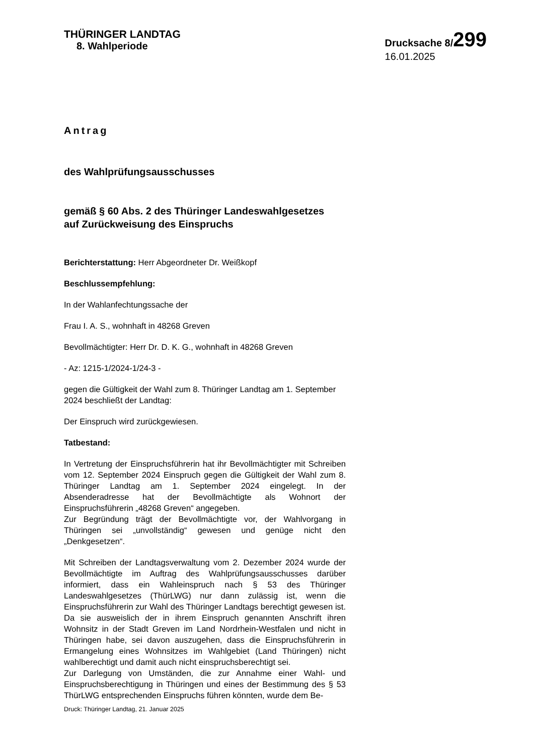THÜRINGER LANDTAG
8. Wahlperiode
Drucksache 8/299
16.01.2025
Antrag
des Wahlprüfungsausschusses
gemäß § 60 Abs. 2 des Thüringer Landeswahlgesetzes
auf Zurückweisung des Einspruchs
Berichterstattung: Herr Abgeordneter Dr. Weißkopf
Beschlussempfehlung:
In der Wahlanfechtungssache der
Frau I. A. S., wohnhaft in 48268 Greven
Bevollmächtigter: Herr Dr. D. K. G., wohnhaft in 48268 Greven
- Az: 1215-1/2024-1/24-3 -
gegen die Gültigkeit der Wahl zum 8. Thüringer Landtag am 1. September 2024 beschließt der Landtag:
Der Einspruch wird zurückgewiesen.
Tatbestand:
In Vertretung der Einspruchsführerin hat ihr Bevollmächtigter mit Schreiben vom 12. September 2024 Einspruch gegen die Gültigkeit der Wahl zum 8. Thüringer Landtag am 1. September 2024 eingelegt. In der Absenderadresse hat der Bevollmächtigte als Wohnort der Einspruchsführerin „48268 Greven“ angegeben.
Zur Begründung trägt der Bevollmächtigte vor, der Wahlvorgang in Thüringen sei „unvollständig“ gewesen und genüge nicht den „Denkgesetzen“.
Mit Schreiben der Landtagsverwaltung vom 2. Dezember 2024 wurde der Bevollmächtigte im Auftrag des Wahlprüfungsausschusses darüber informiert, dass ein Wahleinspruch nach § 53 des Thüringer Landeswahlgesetzes (ThürLWG) nur dann zulässig ist, wenn die Einspruchsführerin zur Wahl des Thüringer Landtags berechtigt gewesen ist. Da sie ausweislich der in ihrem Einspruch genannten Anschrift ihren Wohnsitz in der Stadt Greven im Land Nordrhein-Westfalen und nicht in Thüringen habe, sei davon auszugehen, dass die Einspruchsführerin in Ermangelung eines Wohnsitzes im Wahlgebiet (Land Thüringen) nicht wahlberechtigt und damit auch nicht einspruchsberechtigt sei.
Zur Darlegung von Umständen, die zur Annahme einer Wahl- und Einspruchsberechtigung in Thüringen und eines der Bestimmung des § 53 ThürLWG entsprechenden Einspruchs führen könnten, wurde dem Be-
Druck: Thüringer Landtag, 21. Januar 2025